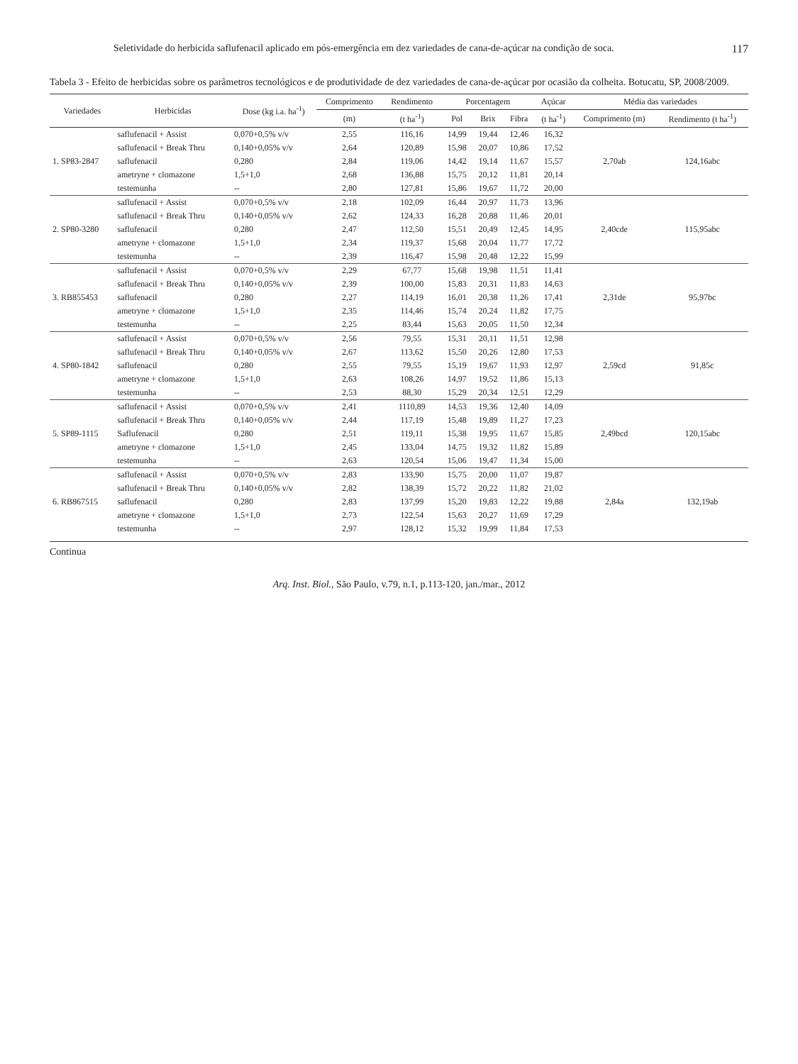Seletividade do herbicida saflufenacil aplicado em pós-emergência em dez variedades de cana-de-açúcar na condição de soca. 117
Tabela 3 - Efeito de herbicidas sobre os parâmetros tecnológicos e de produtividade de dez variedades de cana-de-açúcar por ocasião da colheita. Botucatu, SP, 2008/2009.
| Variedades | Herbicidas | Dose (kg i.a. ha<sup>-1</sup>) | Comprimento | Rendimento | Porcentagem | | | Açúcar | Média das variedades | |
| --- | --- | --- | --- | --- | --- | --- | --- | --- | --- | --- |
| | | | (m) | (t ha<sup>-1</sup>) | Pol | Brix | Fibra | (t ha<sup>-1</sup>) | Comprimento (m) | Rendimento (t ha<sup>-1</sup>) |
| 1. SP83-2847 | saflufenacil + Assist | 0,070+0,5% v/v | 2,55 | 116,16 | 14,99 | 19,44 | 12,46 | 16,32 | 2,70ab | 124,16abc |
| | saflufenacil + Break Thru | 0,140+0,05% v/v | 2,64 | 120,89 | 15,98 | 20,07 | 10,86 | 17,52 | | |
| | saflufenacil | 0,280 | 2,84 | 119,06 | 14,42 | 19,14 | 11,67 | 15,57 | | |
| | ametryne + clomazone | 1,5+1,0 | 2,68 | 136,88 | 15,75 | 20,12 | 11,81 | 20,14 | | |
| | testemunha | -- | 2,80 | 127,81 | 15,86 | 19,67 | 11,72 | 20,00 | | |
| 2. SP80-3280 | saflufenacil + Assist | 0,070+0,5% v/v | 2,18 | 102,09 | 16,44 | 20,97 | 11,73 | 13,96 | 2,40cde | 115,95abc |
| | saflufenacil + Break Thru | 0,140+0,05% v/v | 2,62 | 124,33 | 16,28 | 20,88 | 11,46 | 20,01 | | |
| | saflufenacil | 0,280 | 2,47 | 112,50 | 15,51 | 20,49 | 12,45 | 14,95 | | |
| | ametryne + clomazone | 1,5+1,0 | 2,34 | 119,37 | 15,68 | 20,04 | 11,77 | 17,72 | | |
| | testemunha | -- | 2,39 | 116,47 | 15,98 | 20,48 | 12,22 | 15,99 | | |
| 3. RB855453 | saflufenacil + Assist | 0,070+0,5% v/v | 2,29 | 67,77 | 15,68 | 19,98 | 11,51 | 11,41 | 2,31de | 95,97bc |
| | saflufenacil + Break Thru | 0,140+0,05% v/v | 2,39 | 100,00 | 15,83 | 20,31 | 11,83 | 14,63 | | |
| | saflufenacil | 0,280 | 2,27 | 114,19 | 16,01 | 20,38 | 11,26 | 17,41 | | |
| | ametryne + clomazone | 1,5+1,0 | 2,35 | 114,46 | 15,74 | 20,24 | 11,82 | 17,75 | | |
| | testemunha | -- | 2,25 | 83,44 | 15,63 | 20,05 | 11,50 | 12,34 | | |
| 4. SP80-1842 | saflufenacil + Assist | 0,070+0,5% v/v | 2,56 | 79,55 | 15,31 | 20,11 | 11,51 | 12,98 | 2,59cd | 91,85c |
| | saflufenacil + Break Thru | 0,140+0,05% v/v | 2,67 | 113,62 | 15,50 | 20,26 | 12,80 | 17,53 | | |
| | saflufenacil | 0,280 | 2,55 | 79,55 | 15,19 | 19,67 | 11,93 | 12,97 | | |
| | ametryne + clomazone | 1,5+1,0 | 2,63 | 108,26 | 14,97 | 19,52 | 11,86 | 15,13 | | |
| | testemunha | -- | 2,53 | 88,30 | 15,29 | 20,34 | 12,51 | 12,29 | | |
| 5. SP89-1115 | saflufenacil + Assist | 0,070+0,5% v/v | 2,41 | 1110,89 | 14,53 | 19,36 | 12,40 | 14,09 | 2,49bcd | 120,15abc |
| | saflufenacil + Break Thru | 0,140+0,05% v/v | 2,44 | 117,19 | 15,48 | 19,89 | 11,27 | 17,23 | | |
| | Saflufenacil | 0,280 | 2,51 | 119,11 | 15,38 | 19,95 | 11,67 | 15,85 | | |
| | ametryne + clomazone | 1,5+1,0 | 2,45 | 133,04 | 14,75 | 19,32 | 11,82 | 15,89 | | |
| | testemunha | -- | 2,63 | 120,54 | 15,06 | 19,47 | 11,34 | 15,00 | | |
| 6. RB867515 | saflufenacil + Assist | 0,070+0,5% v/v | 2,83 | 133,90 | 15,75 | 20,00 | 11,07 | 19,87 | 2,84a | 132,19ab |
| | saflufenacil + Break Thru | 0,140+0,05% v/v | 2,82 | 138,39 | 15,72 | 20,22 | 11,82 | 21,02 | | |
| | saflufenacil | 0,280 | 2,83 | 137,99 | 15,20 | 19,83 | 12,22 | 19,88 | | |
| | ametryne + clomazone | 1,5+1,0 | 2,73 | 122,54 | 15,63 | 20,27 | 11,69 | 17,29 | | |
| | testemunha | -- | 2,97 | 128,12 | 15,32 | 19,99 | 11,84 | 17,53 | | |
Continua
Arq. Inst. Biol., São Paulo, v.79, n.1, p.113-120, jan./mar., 2012